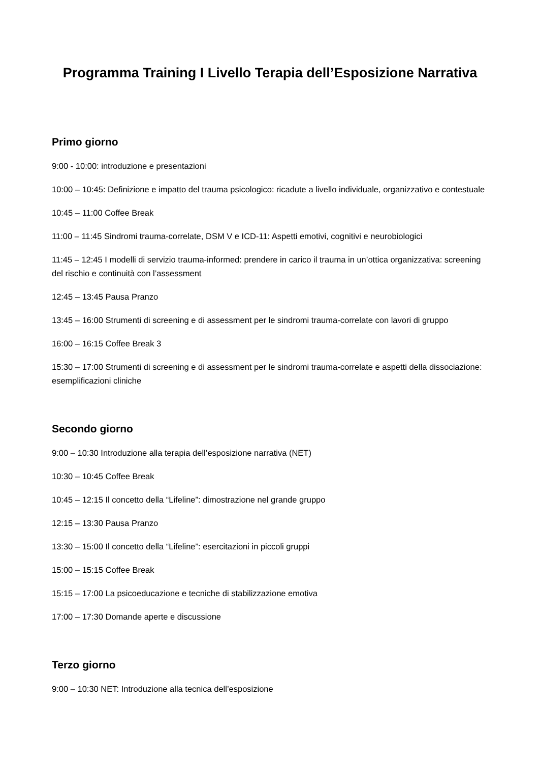Programma Training I Livello Terapia dell’Esposizione Narrativa
Primo giorno
9:00 - 10:00: introduzione e presentazioni
10:00 – 10:45: Definizione e impatto del trauma psicologico: ricadute a livello individuale, organizzativo e contestuale
10:45 – 11:00 Coffee Break
11:00 – 11:45 Sindromi trauma-correlate, DSM V e ICD-11: Aspetti emotivi, cognitivi e neurobiologici
11:45 – 12:45 I modelli di servizio trauma-informed: prendere in carico il trauma in un’ottica organizzativa: screening del rischio e continuità con l’assessment
12:45 – 13:45 Pausa Pranzo
13:45 – 16:00 Strumenti di screening e di assessment per le sindromi trauma-correlate con lavori di gruppo
16:00 – 16:15 Coffee Break 3
15:30 – 17:00 Strumenti di screening e di assessment per le sindromi trauma-correlate e aspetti della dissociazione: esemplificazioni cliniche
Secondo giorno
9:00 – 10:30 Introduzione alla terapia dell’esposizione narrativa (NET)
10:30 – 10:45 Coffee Break
10:45 – 12:15 Il concetto della “Lifeline”: dimostrazione nel grande gruppo
12:15 – 13:30 Pausa Pranzo
13:30 – 15:00 Il concetto della “Lifeline”: esercitazioni in piccoli gruppi
15:00 – 15:15 Coffee Break
15:15 – 17:00 La psicoeducazione e tecniche di stabilizzazione emotiva
17:00 – 17:30 Domande aperte e discussione
Terzo giorno
9:00 – 10:30 NET: Introduzione alla tecnica dell’esposizione